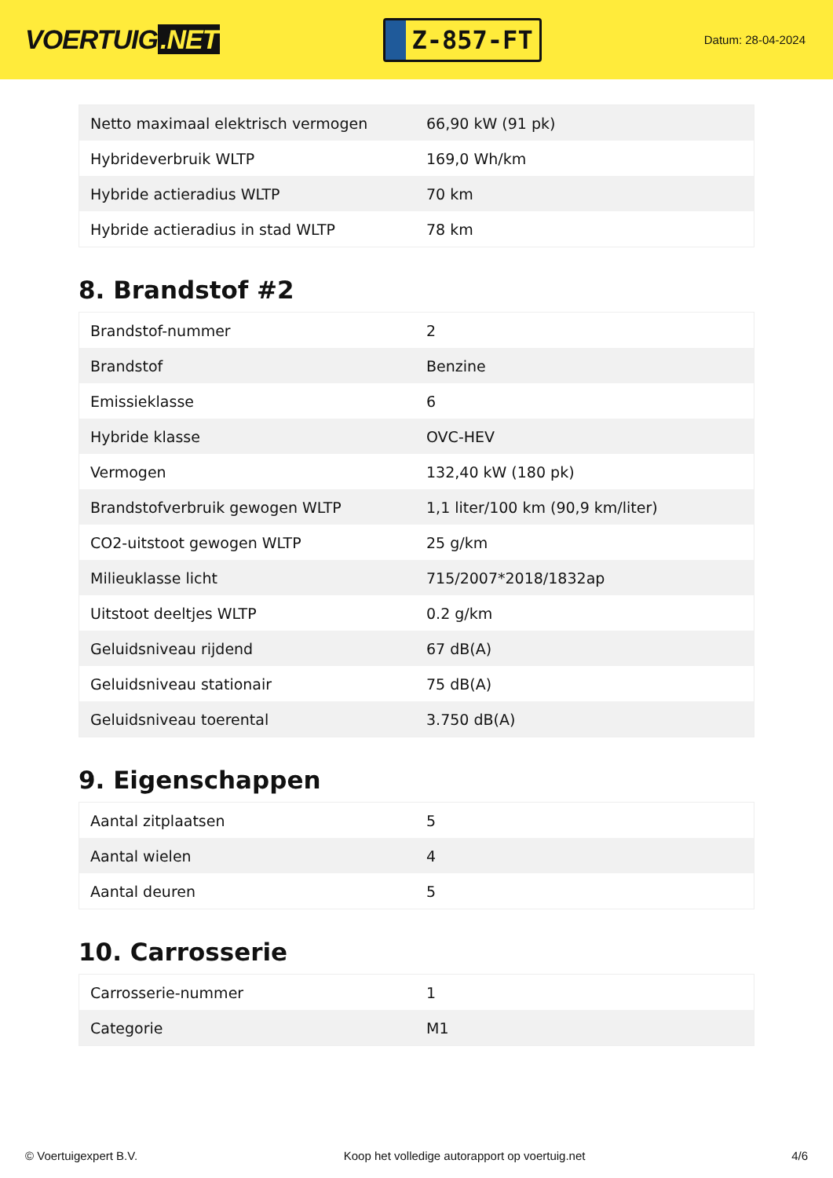VOERTUIG.NET
Z-857-FT
Datum: 28-04-2024
| Netto maximaal elektrisch vermogen | 66,90 kW (91 pk) |
| Hybrideverbruik WLTP | 169,0 Wh/km |
| Hybride actieradius WLTP | 70 km |
| Hybride actieradius in stad WLTP | 78 km |
8. Brandstof #2
| Brandstof-nummer | 2 |
| Brandstof | Benzine |
| Emissieklasse | 6 |
| Hybride klasse | OVC-HEV |
| Vermogen | 132,40 kW (180 pk) |
| Brandstofverbruik gewogen WLTP | 1,1 liter/100 km (90,9 km/liter) |
| CO2-uitstoot gewogen WLTP | 25 g/km |
| Milieuklasse licht | 715/2007*2018/1832ap |
| Uitstoot deeltjes WLTP | 0.2 g/km |
| Geluidsniveau rijdend | 67 dB(A) |
| Geluidsniveau stationair | 75 dB(A) |
| Geluidsniveau toerental | 3.750 dB(A) |
9. Eigenschappen
| Aantal zitplaatsen | 5 |
| Aantal wielen | 4 |
| Aantal deuren | 5 |
10. Carrosserie
| Carrosserie-nummer | 1 |
| Categorie | M1 |
© Voertuigexpert B.V. Koop het volledige autorapport op voertuig.net 4/6